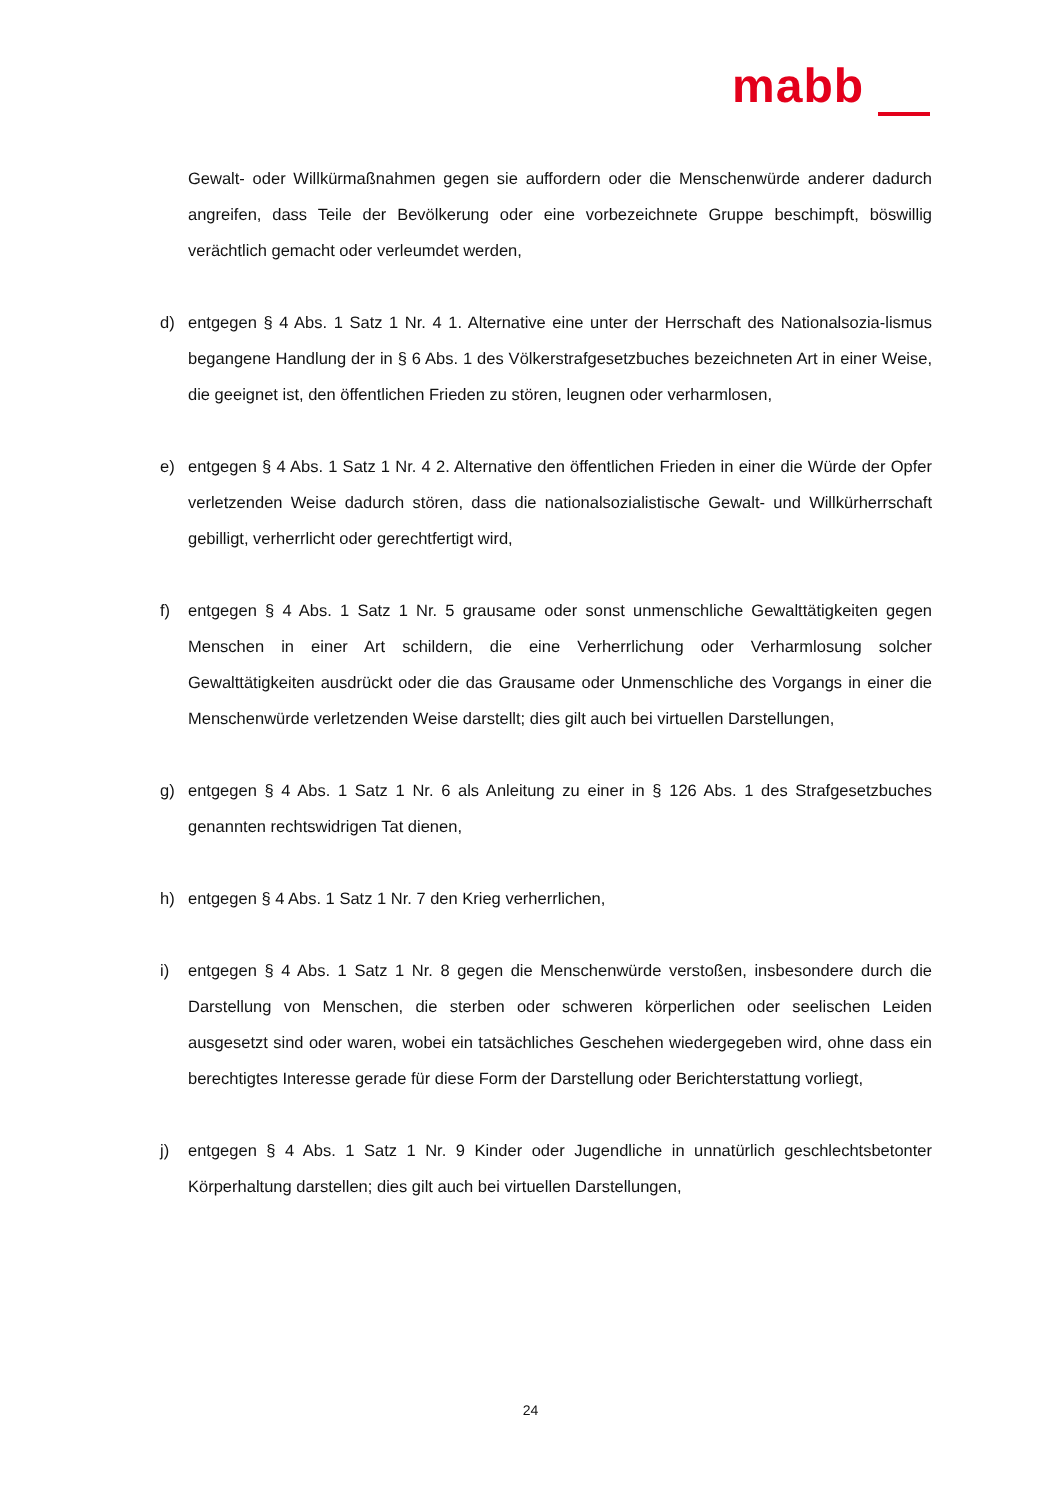mabb
Gewalt- oder Willkürmaßnahmen gegen sie auffordern oder die Menschenwürde anderer dadurch angreifen, dass Teile der Bevölkerung oder eine vorbezeichnete Gruppe beschimpft, böswillig verächtlich gemacht oder verleumdet werden,
d) entgegen § 4 Abs. 1 Satz 1 Nr. 4 1. Alternative eine unter der Herrschaft des Nationalsozia-lismus begangene Handlung der in § 6 Abs. 1 des Völkerstrafgesetzbuches bezeichneten Art in einer Weise, die geeignet ist, den öffentlichen Frieden zu stören, leugnen oder verharmlosen,
e) entgegen § 4 Abs. 1 Satz 1 Nr. 4 2. Alternative den öffentlichen Frieden in einer die Würde der Opfer verletzenden Weise dadurch stören, dass die nationalsozialistische Gewalt- und Willkürherrschaft gebilligt, verherrlicht oder gerechtfertigt wird,
f) entgegen § 4 Abs. 1 Satz 1 Nr. 5 grausame oder sonst unmenschliche Gewalttätigkeiten gegen Menschen in einer Art schildern, die eine Verherrlichung oder Verharmlosung solcher Gewalttätigkeiten ausdrückt oder die das Grausame oder Unmenschliche des Vorgangs in einer die Menschenwürde verletzenden Weise darstellt; dies gilt auch bei virtuellen Darstellungen,
g) entgegen § 4 Abs. 1 Satz 1 Nr. 6 als Anleitung zu einer in § 126 Abs. 1 des Strafgesetzbuches genannten rechtswidrigen Tat dienen,
h) entgegen § 4 Abs. 1 Satz 1 Nr. 7 den Krieg verherrlichen,
i) entgegen § 4 Abs. 1 Satz 1 Nr. 8 gegen die Menschenwürde verstoßen, insbesondere durch die Darstellung von Menschen, die sterben oder schweren körperlichen oder seelischen Leiden ausgesetzt sind oder waren, wobei ein tatsächliches Geschehen wiedergegeben wird, ohne dass ein berechtigtes Interesse gerade für diese Form der Darstellung oder Berichterstattung vorliegt,
j) entgegen § 4 Abs. 1 Satz 1 Nr. 9 Kinder oder Jugendliche in unnatürlich geschlechtsbetonter Körperhaltung darstellen; dies gilt auch bei virtuellen Darstellungen,
24